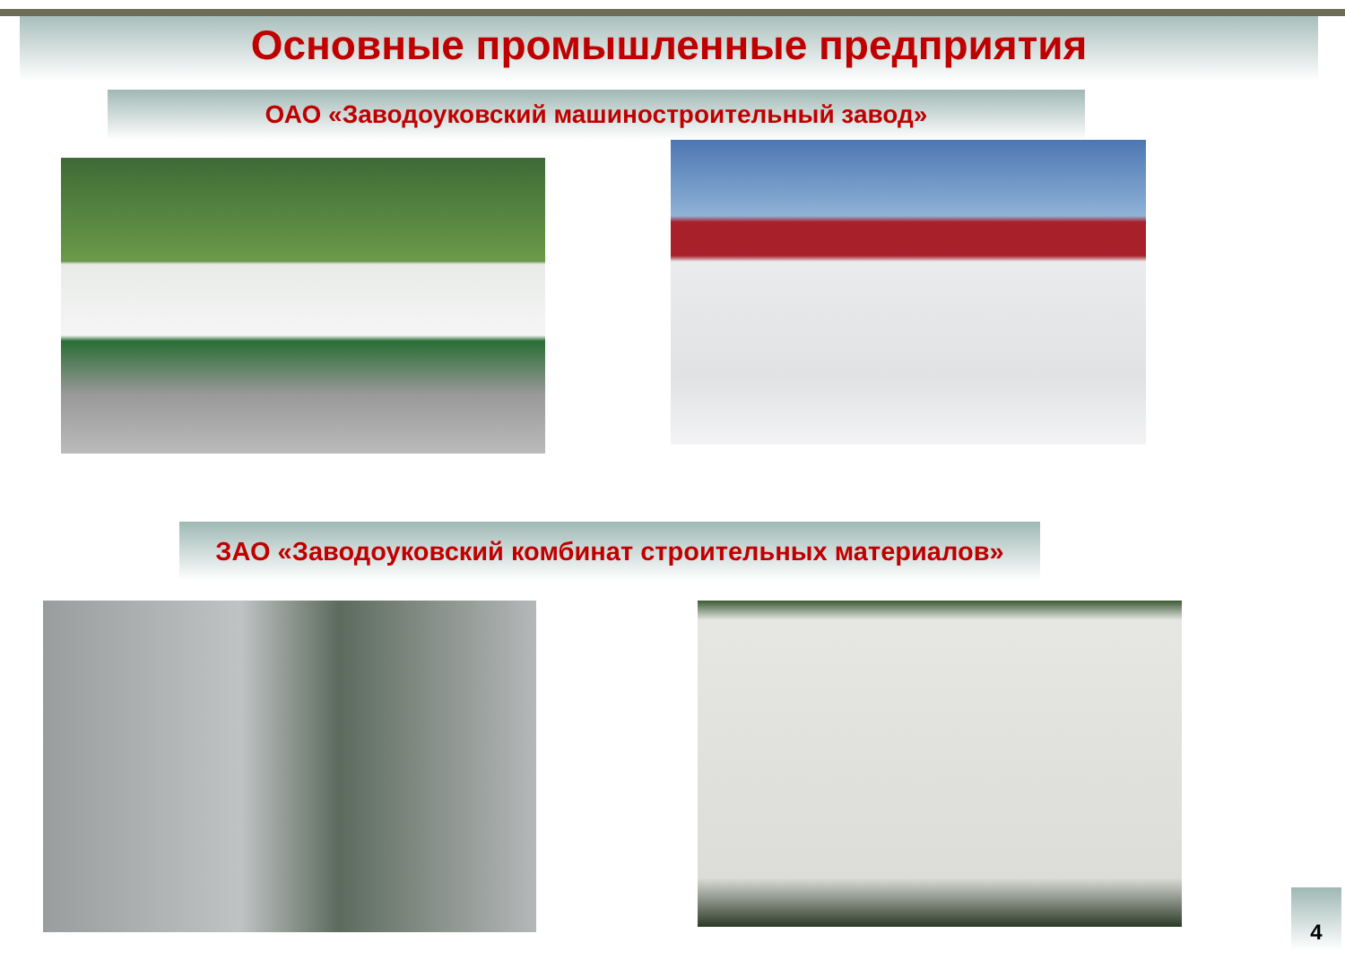Основные промышленные предприятия
ОАО «Заводоуковский машиностроительный завод»
ЗАО «Заводоуковский комбинат строительных материалов»
4